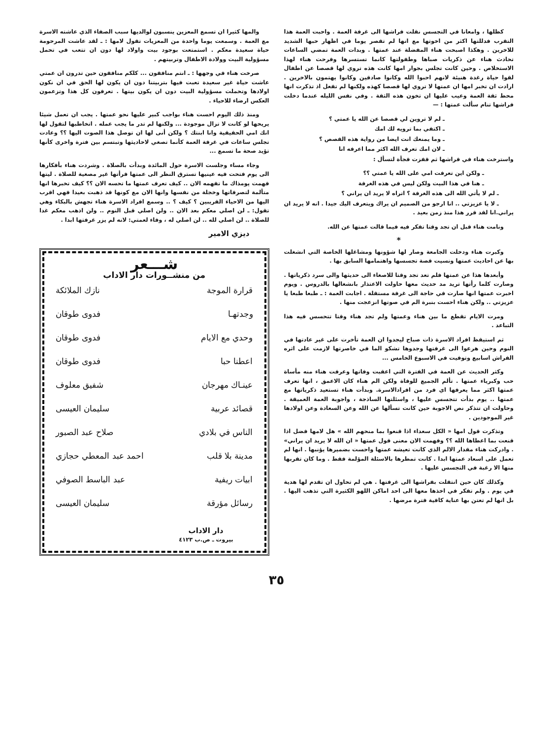كظلها ، وامعانا في التجسس نقلت فراشها الى غرفة العمة . واحبت العمة هذا التقرب فدللتها اكثر من اخوتها مع انها لم تقصر يوما في اظهار حبها الشديد للاخرين . وهكذا اصبحت هناء المفضلة عند عمتها . وبدات العمة تمضي الساعات تحادث هناء عن ذكريات صباها وطفولتها كانما تستسرها وفرحت هناء لهذا الاستخلاص . وحين كانت تجلس بجوار امها كانت هذه تروي لها قصصا عن اطفال لقوا حياة رغدة هنيئة لانهم احبوا الله وكانوا صادقين وكانوا يهتمون بالاخرين . ارادت ان تخبر امها ان عمتها لا تروي لها قصصا كهذه ولكنها لم تفعل اذ تذكرت انها محط ثقة العمة وعيب عليها ان تخون هذه الثقة . وفي نفس الليله عندما دخلت فراشها تنام سألت عمتها : —
ـ لم لا تروين لي قصصا عن الله يا عمتي ؟
ـ اكتفي بما ترويه لك امك
ـ وما يمنعك انت ايضا من رواية هذه القصص ؟
ـ لان امك تعرف الله اكثر مما اعرفه انا
واسترخت هناء في فراشها ثم قفزت فجأة لتسأل :
ـ ولكن اين تعرفت امي على الله يا عمتي ؟؟
ـ هنا في هذا البيت ولكن ليس في هذه الغرفة
ـ لم لا يأتي الله الى هذه الغرفة ؟ اتراه لا يريد ان يراني ؟
ـ لا يا عزيزتي .. انا ارجو من الصميم ان يراك ويتعرف اليك جيدا . انه لا يريد ان يراني.انا لقد قرر هذا منذ زمن بعيد .
ونامت هناء قبل ان تجد وقتا تفكر فيه فيما قالت عمتها عن الله.
*
وكبرت هناء ودخلت الجامعة وصار لها شؤونها ومشاغلها الخاصة التي انشغلت بها عن احاديث عمتها ونسيت قصة تجسسها واهتمامها السابق بها .
وأبعدها هذا عن عمتها فلم تعد تجد وقتا للاصغاء الى حديثها والى سرد ذكرياتها . وصارت كلما رأتها تريد مد حديث معها حاولت الاعتذار بانشغالها بالدروس . ويوم اخبرت عمتها انها صارت في حاجة الى غرفة مستقلة . اجابت العمة : ـ طبعا طبعا يا عزيزتي .. ولكن هناء احست بنبرة الم في صوتها انزعجت منها .
ومرت الايام تقطع ما بين هناء وعمتها ولم تجد هناء وقتا تتحسس فيه هذا التباعد .
ثم استيقظ افراد الاسرة ذات صباح ليجدوا ان العمة تأخرت على غير عادتها في النوم وحين هرعوا الى غرفتها وجدوها تشكو الما في خاصرتها لازمت على اثره الفراش اسابيع وتوفيت في الاسبوع الخامس ...
وكثر الحديث عن العمة في الفترة التي اعقبت وفاتها وعرفت هناء منه مأساة حب وكبرياء عمتها . تألم الجميع للوفاة ولكن الم هناء كان الاعمق ، انها تعرف عمتها اكثر مما يعرفها اي فرد من افرادالاسرة. وبدأت هناء تستعيد ذكرياتها مع عمتها .. يوم بدأت تتجسس عليها ، واسئلتها الساذجة ، واجوبة العمة العميقة . وحاولت ان تتذكر نص الاجوبة حين كانت تسألها عن الله وعن السعادة وعن اولادها غير الموجودين .
وتذكرت قول امها « الكل سعداء اذا قنعوا بما منحهم الله » هل لامها فضل اذا قنعت بما اعطاها الله ؟؟ وفهمت الان معنى قول عمتها « ان الله لا يريد ان يراني» . وادركت هناء مقدار الالم الذي كانت تعيشه عمتها واحست بضميرها يؤنبها . انها لم تعمل على اسعاد عمتها ابدا . كانت تمطرها بالاسئلة المؤلمة فقط . وما كان تقربها منها الا رغبة في التجسس عليها .
وكذلك كان حين انتقلت بفراشها الى غرفتها . هي لم تحاول ان تقدم لها هدية في يوم . ولم تفكر في اخذها معها الى احد اماكن اللهو الكثيرة التي تذهب اليها . بل انها لم تعتن بها عناية كافية فترة مرضها .
والمها كثيرا ان تسمع المعزين ينسبون لوالديها سبب الصفاء الذي عاشته الاسرة مع العمة . وسمعت يوما واحدة من المعزيات تقول لامها : ـ لقد عاشت المرحومة حياة سعيدة معكم . استمتعت بوجود بيت واولاد لها دون ان تتعب في تحمل مسؤولية البيت وولادة الاطفال وتربيتهم .
صرخت هناء في وجهها : ـ انتم منافقون ... كلكم منافقون حين تدرون ان عمتي عاشت حياة غير سعيدة تعبت فيها بتربيتنا دون ان يكون لها الحق في ان نكون اولادها وتحملت مسؤولية البيت دون ان يكون بيتها . تعرفون كل هذا وتزعمون العكس ارضاء للاحياء .
ومنذ ذلك اليوم احست هناء بواجب كبير عليها نحو عمتها . يجب ان تعمل شيئا يريحها لو كانت لا تزال موجودة ... ولكنها لم تدر ما يجب عمله . اتخاطبها لتقول لها انك امي الحقيقية وانا ابنتك ؟ ولكن أنى لها ان توصل هذا الصوت اليها ؟؟ وعادت تجلس ساعات في غرفة العمة كأنما تصغي لاحاديثها وتبتسم بين فترة واخرى كأنها تؤيد صحة ما تسمع ...
وجاء مساء وجلست الاسرة حول المائدة وبدأت بالصلاة . وشردت هناء بأفكارها الى يوم فتحت فيه عينيها تسترق النظر الى عمتها فرأتها غير مصغية للصلاة . ليتها فهمت يومذاك ما تفهمه الان .. كيف تعرف عمتها ما تحسه الان ؟؟ كيف تخبرها انها متألمة لتصرفاتها وخجلة من نفسها وانها الان مع كونها قد ذهبت بعيدا فهي اقرب اليها من الاحياء القريبين ؟ كيف ؟ .. وسمع افراد الاسرة هناء تجهش بالبكاء وهي تقول: ـ لن اصلي معكم بعد الان .. ولن اصلي قبل النوم .. ولن اذهب معكم غدا للصلاة .. لن اصلي لله .. لن اصلي له ، وفاء لعمتي: لانه لم يزر غرفتها ابدا .
ديزي الامير
شـــعر
من منشــورات دار الاداب
قرارة الموجة نازك الملائكة
وجدتهـا فدوى طوقان
وحدي مع الايام فدوى طوقان
اعطنا حبا فدوى طوقان
عينـاك مهرجان شفيق معلوف
قصائد عربية سليمان العيسى
الناس في بلادي صلاح عبد الصبور
مدينة بلا قلب احمد عبد المعطي حجازي
ابيات ريفية عبد الباسط الصوفي
رسائل مؤرقة سليمان العيسى
دار الاداب
بيروت ـ ص.ب ٤١٢٣
٣٥